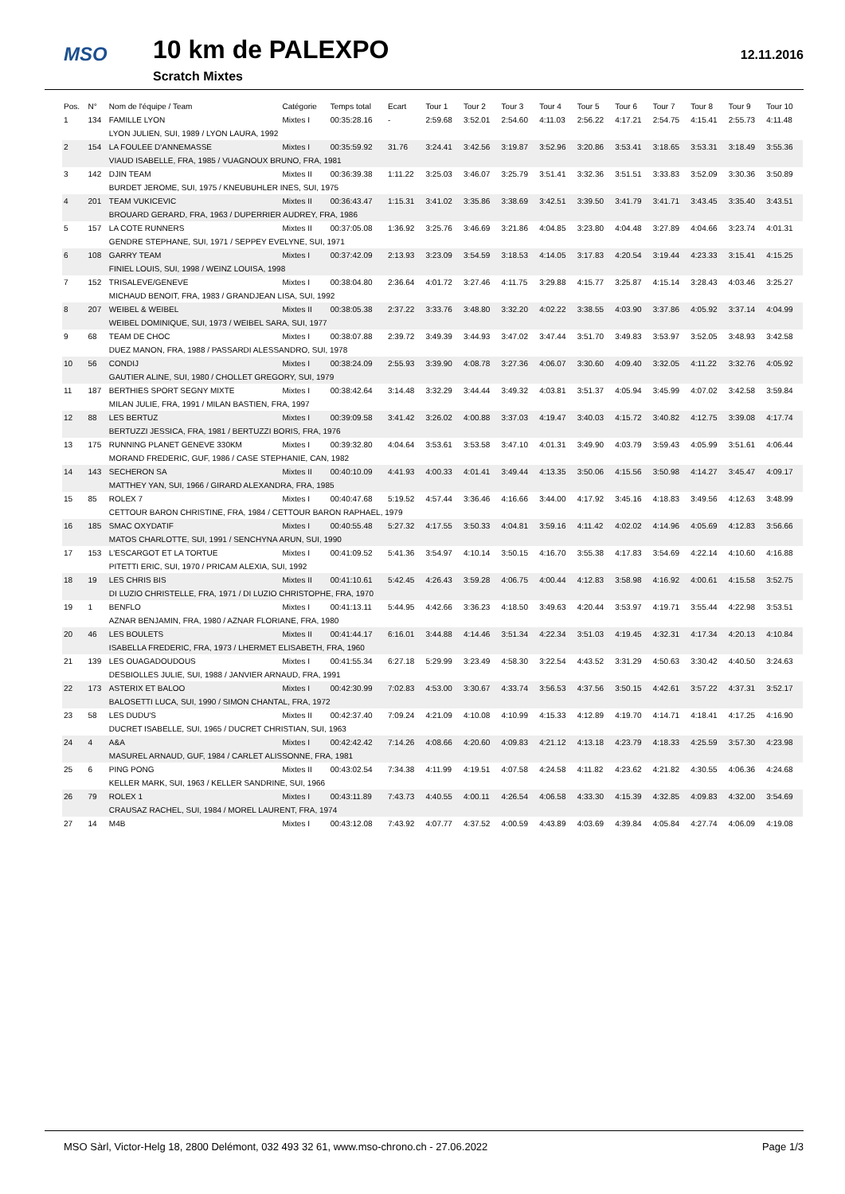MSO
10 km de PALEXPO
Scratch Mixtes
12.11.2016
| Pos. | N° | Nom de l'équipe / Team | Catégorie | Temps total | Ecart | Tour 1 | Tour 2 | Tour 3 | Tour 4 | Tour 5 | Tour 6 | Tour 7 | Tour 8 | Tour 9 | Tour 10 |
| --- | --- | --- | --- | --- | --- | --- | --- | --- | --- | --- | --- | --- | --- | --- | --- |
| 1 | 134 | FAMILLE LYON | Mixtes I | 00:35:28.16 | - | 2:59.68 | 3:52.01 | 2:54.60 | 4:11.03 | 2:56.22 | 4:17.21 | 2:54.75 | 4:15.41 | 2:55.73 | 4:11.48 |
| | | LYON JULIEN, SUI, 1989 / LYON LAURA, 1992 | | | | | | | | | | | | | |
| 2 | 154 | LA FOULEE D'ANNEMASSE | Mixtes I | 00:35:59.92 | 31.76 | 3:24.41 | 3:42.56 | 3:19.87 | 3:52.96 | 3:20.86 | 3:53.41 | 3:18.65 | 3:53.31 | 3:18.49 | 3:55.36 |
| | | VIAUD ISABELLE, FRA, 1985 / VUAGNOUX BRUNO, FRA, 1981 | | | | | | | | | | | | | |
| 3 | 142 | DJIN TEAM | Mixtes II | 00:36:39.38 | 1:11.22 | 3:25.03 | 3:46.07 | 3:25.79 | 3:51.41 | 3:32.36 | 3:51.51 | 3:33.83 | 3:52.09 | 3:30.36 | 3:50.89 |
| | | BURDET JEROME, SUI, 1975 / KNEUBUHLER INES, SUI, 1975 | | | | | | | | | | | | | |
| 4 | 201 | TEAM VUKICEVIC | Mixtes II | 00:36:43.47 | 1:15.31 | 3:41.02 | 3:35.86 | 3:38.69 | 3:42.51 | 3:39.50 | 3:41.79 | 3:41.71 | 3:43.45 | 3:35.40 | 3:43.51 |
| | | BROUARD GERARD, FRA, 1963 / DUPERRIER AUDREY, FRA, 1986 | | | | | | | | | | | | | |
| 5 | 157 | LA COTE RUNNERS | Mixtes II | 00:37:05.08 | 1:36.92 | 3:25.76 | 3:46.69 | 3:21.86 | 4:04.85 | 3:23.80 | 4:04.48 | 3:27.89 | 4:04.66 | 3:23.74 | 4:01.31 |
| | | GENDRE STEPHANE, SUI, 1971 / SEPPEY EVELYNE, SUI, 1971 | | | | | | | | | | | | | |
| 6 | 108 | GARRY TEAM | Mixtes I | 00:37:42.09 | 2:13.93 | 3:23.09 | 3:54.59 | 3:18.53 | 4:14.05 | 3:17.83 | 4:20.54 | 3:19.44 | 4:23.33 | 3:15.41 | 4:15.25 |
| | | FINIEL LOUIS, SUI, 1998 / WEINZ LOUISA, 1998 | | | | | | | | | | | | | |
| 7 | 152 | TRISALEVE/GENEVE | Mixtes I | 00:38:04.80 | 2:36.64 | 4:01.72 | 3:27.46 | 4:11.75 | 3:29.88 | 4:15.77 | 3:25.87 | 4:15.14 | 3:28.43 | 4:03.46 | 3:25.27 |
| | | MICHAUD BENOIT, FRA, 1983 / GRANDJEAN LISA, SUI, 1992 | | | | | | | | | | | | | |
| 8 | 207 | WEIBEL & WEIBEL | Mixtes II | 00:38:05.38 | 2:37.22 | 3:33.76 | 3:48.80 | 3:32.20 | 4:02.22 | 3:38.55 | 4:03.90 | 3:37.86 | 4:05.92 | 3:37.14 | 4:04.99 |
| | | WEIBEL DOMINIQUE, SUI, 1973 / WEIBEL SARA, SUI, 1977 | | | | | | | | | | | | | |
| 9 | 68 | TEAM DE CHOC | Mixtes I | 00:38:07.88 | 2:39.72 | 3:49.39 | 3:44.93 | 3:47.02 | 3:47.44 | 3:51.70 | 3:49.83 | 3:53.97 | 3:52.05 | 3:48.93 | 3:42.58 |
| | | DUEZ MANON, FRA, 1988 / PASSARDI ALESSANDRO, SUI, 1978 | | | | | | | | | | | | | |
| 10 | 56 | CONDIJ | Mixtes I | 00:38:24.09 | 2:55.93 | 3:39.90 | 4:08.78 | 3:27.36 | 4:06.07 | 3:30.60 | 4:09.40 | 3:32.05 | 4:11.22 | 3:32.76 | 4:05.92 |
| | | GAUTIER ALINE, SUI, 1980 / CHOLLET GREGORY, SUI, 1979 | | | | | | | | | | | | | |
| 11 | 187 | BERTHIES SPORT SEGNY MIXTE | Mixtes I | 00:38:42.64 | 3:14.48 | 3:32.29 | 3:44.44 | 3:49.32 | 4:03.81 | 3:51.37 | 4:05.94 | 3:45.99 | 4:07.02 | 3:42.58 | 3:59.84 |
| | | MILAN JULIE, FRA, 1991 / MILAN BASTIEN, FRA, 1997 | | | | | | | | | | | | | |
| 12 | 88 | LES BERTUZ | Mixtes I | 00:39:09.58 | 3:41.42 | 3:26.02 | 4:00.88 | 3:37.03 | 4:19.47 | 3:40.03 | 4:15.72 | 3:40.82 | 4:12.75 | 3:39.08 | 4:17.74 |
| | | BERTUZZI JESSICA, FRA, 1981 / BERTUZZI BORIS, FRA, 1976 | | | | | | | | | | | | | |
| 13 | 175 | RUNNING PLANET GENEVE 330KM | Mixtes I | 00:39:32.80 | 4:04.64 | 3:53.61 | 3:53.58 | 3:47.10 | 4:01.31 | 3:49.90 | 4:03.79 | 3:59.43 | 4:05.99 | 3:51.61 | 4:06.44 |
| | | MORAND FREDERIC, GUF, 1986 / CASE STEPHANIE, CAN, 1982 | | | | | | | | | | | | | |
| 14 | 143 | SECHERON SA | Mixtes II | 00:40:10.09 | 4:41.93 | 4:00.33 | 4:01.41 | 3:49.44 | 4:13.35 | 3:50.06 | 4:15.56 | 3:50.98 | 4:14.27 | 3:45.47 | 4:09.17 |
| | | MATTHEY YAN, SUI, 1966 / GIRARD ALEXANDRA, FRA, 1985 | | | | | | | | | | | | | |
| 15 | 85 | ROLEX 7 | Mixtes I | 00:40:47.68 | 5:19.52 | 4:57.44 | 3:36.46 | 4:16.66 | 3:44.00 | 4:17.92 | 3:45.16 | 4:18.83 | 3:49.56 | 4:12.63 | 3:48.99 |
| | | CETTOUR BARON CHRISTINE, FRA, 1984 / CETTOUR BARON RAPHAEL, 1979 | | | | | | | | | | | | | |
| 16 | 185 | SMAC OXYDATIF | Mixtes I | 00:40:55.48 | 5:27.32 | 4:17.55 | 3:50.33 | 4:04.81 | 3:59.16 | 4:11.42 | 4:02.02 | 4:14.96 | 4:05.69 | 4:12.83 | 3:56.66 |
| | | MATOS CHARLOTTE, SUI, 1991 / SENCHYNA ARUN, SUI, 1990 | | | | | | | | | | | | | |
| 17 | 153 | L'ESCARGOT ET LA TORTUE | Mixtes I | 00:41:09.52 | 5:41.36 | 3:54.97 | 4:10.14 | 3:50.15 | 4:16.70 | 3:55.38 | 4:17.83 | 3:54.69 | 4:22.14 | 4:10.60 | 4:16.88 |
| | | PITETTI ERIC, SUI, 1970 / PRICAM ALEXIA, SUI, 1992 | | | | | | | | | | | | | |
| 18 | 19 | LES CHRIS BIS | Mixtes II | 00:41:10.61 | 5:42.45 | 4:26.43 | 3:59.28 | 4:06.75 | 4:00.44 | 4:12.83 | 3:58.98 | 4:16.92 | 4:00.61 | 4:15.58 | 3:52.75 |
| | | DI LUZIO CHRISTELLE, FRA, 1971 / DI LUZIO CHRISTOPHE, FRA, 1970 | | | | | | | | | | | | | |
| 19 | 1 | BENFLO | Mixtes I | 00:41:13.11 | 5:44.95 | 4:42.66 | 3:36.23 | 4:18.50 | 3:49.63 | 4:20.44 | 3:53.97 | 4:19.71 | 3:55.44 | 4:22.98 | 3:53.51 |
| | | AZNAR BENJAMIN, FRA, 1980 / AZNAR FLORIANE, FRA, 1980 | | | | | | | | | | | | | |
| 20 | 46 | LES BOULETS | Mixtes II | 00:41:44.17 | 6:16.01 | 3:44.88 | 4:14.46 | 3:51.34 | 4:22.34 | 3:51.03 | 4:19.45 | 4:32.31 | 4:17.34 | 4:20.13 | 4:10.84 |
| | | ISABELLA FREDERIC, FRA, 1973 / LHERMET ELISABETH, FRA, 1960 | | | | | | | | | | | | | |
| 21 | 139 | LES OUAGADOUDOUS | Mixtes I | 00:41:55.34 | 6:27.18 | 5:29.99 | 3:23.49 | 4:58.30 | 3:22.54 | 4:43.52 | 3:31.29 | 4:50.63 | 3:30.42 | 4:40.50 | 3:24.63 |
| | | DESBIOLLES JULIE, SUI, 1988 / JANVIER ARNAUD, FRA, 1991 | | | | | | | | | | | | | |
| 22 | 173 | ASTERIX ET BALOO | Mixtes I | 00:42:30.99 | 7:02.83 | 4:53.00 | 3:30.67 | 4:33.74 | 3:56.53 | 4:37.56 | 3:50.15 | 4:42.61 | 3:57.22 | 4:37.31 | 3:52.17 |
| | | BALOSETTI LUCA, SUI, 1990 / SIMON CHANTAL, FRA, 1972 | | | | | | | | | | | | | |
| 23 | 58 | LES DUDU'S | Mixtes II | 00:42:37.40 | 7:09.24 | 4:21.09 | 4:10.08 | 4:10.99 | 4:15.33 | 4:12.89 | 4:19.70 | 4:14.71 | 4:18.41 | 4:17.25 | 4:16.90 |
| | | DUCRET ISABELLE, SUI, 1965 / DUCRET CHRISTIAN, SUI, 1963 | | | | | | | | | | | | | |
| 24 | 4 | A&A | Mixtes I | 00:42:42.42 | 7:14.26 | 4:08.66 | 4:20.60 | 4:09.83 | 4:21.12 | 4:13.18 | 4:23.79 | 4:18.33 | 4:25.59 | 3:57.30 | 4:23.98 |
| | | MASUREL ARNAUD, GUF, 1984 / CARLET ALISSONNE, FRA, 1981 | | | | | | | | | | | | | |
| 25 | 6 | PING PONG | Mixtes II | 00:43:02.54 | 7:34.38 | 4:11.99 | 4:19.51 | 4:07.58 | 4:24.58 | 4:11.82 | 4:23.62 | 4:21.82 | 4:30.55 | 4:06.36 | 4:24.68 |
| | | KELLER MARK, SUI, 1963 / KELLER SANDRINE, SUI, 1966 | | | | | | | | | | | | | |
| 26 | 79 | ROLEX 1 | Mixtes I | 00:43:11.89 | 7:43.73 | 4:40.55 | 4:00.11 | 4:26.54 | 4:06.58 | 4:33.30 | 4:15.39 | 4:32.85 | 4:09.83 | 4:32.00 | 3:54.69 |
| | | CRAUSAZ RACHEL, SUI, 1984 / MOREL LAURENT, FRA, 1974 | | | | | | | | | | | | | |
| 27 | 14 | M4B | Mixtes I | 00:43:12.08 | 7:43.92 | 4:07.77 | 4:37.52 | 4:00.59 | 4:43.89 | 4:03.69 | 4:39.84 | 4:05.84 | 4:27.74 | 4:06.09 | 4:19.08 |
MSO Sàrl, Victor-Helg 18, 2800 Delémont, 032 493 32 61, www.mso-chrono.ch - 27.06.2022 Page 1/3